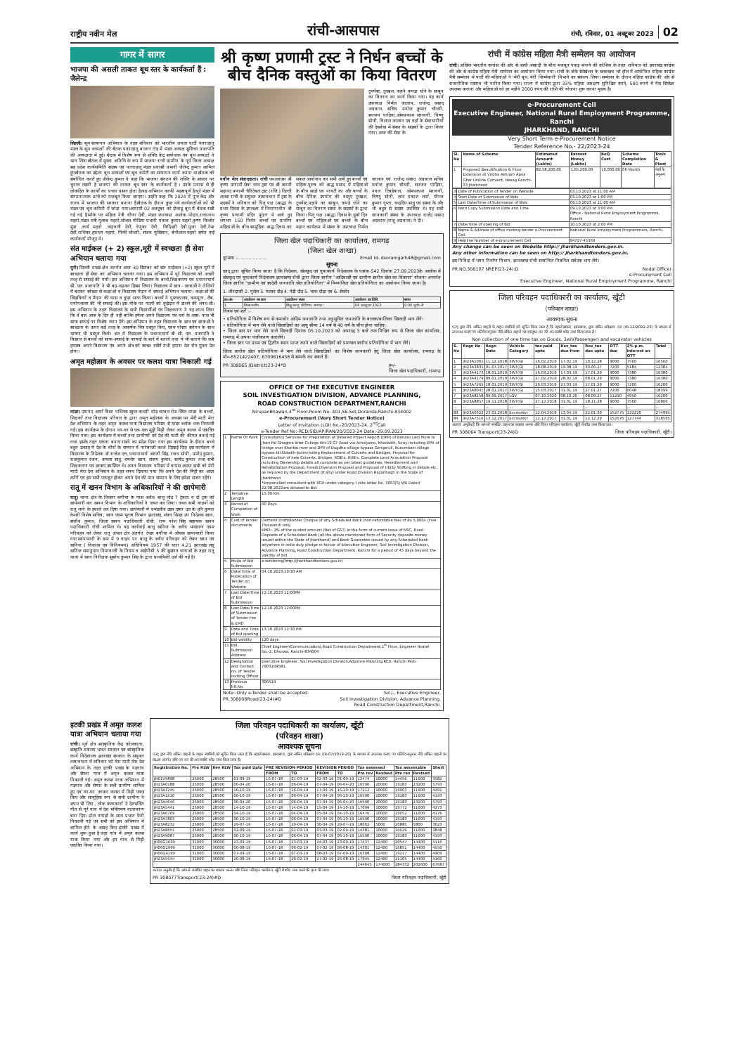राष्ट्रीय नवीन मेल
रांची-आसपास
रांची, रविवार, 01 अक्टूबर 2023 02
गागर में सागर
भाजपा की असली ताकत बूथ स्तर के कार्यकर्ता हैं : जैलेन्द्र
सिल्ली। बूथ सत्यापन अभियान के तहत शनिवार को भारतीय जनता पार्टी पतराहातु मंडल के बूथ अध्यक्षों की बैठक पतराहातु बाजार टांड़ में मंडल अध्यक्ष सुष्टिधर प्रजापति की अध्यक्षता में हुई। बैठक में विशेष रूप से शक्ति केंद्र संयोजक एवं बूथ अध्यक्षों ने भाग लिया।बैठक में मुख्य अतिथि के रूप में भाजपा रांची ग्रामीण के पूर्व जिला अध्यक्ष सह प्रदेश कार्यसमिति सदस्य एवं पतराहातु मंडल प्रवासी प्रभारी जैलेन्द्र कुमार शामिल हुए।बैठक का उद्देश्य बूथ अध्यक्षों एवं बूथ कमेटी का सत्यापन कार्य करना था।बैठक को संबोधित करते हुए जैलेन्द्र कुमार ने कहा कि भाजपा संगठन की शक्ति के आधार पर चुनाव लड़ती है भाजपा की ताकत बूथ स्तर के कार्यकर्ता हैं । उनके प्रयास से ही लोकहित के कार्यों का प्रचार प्रसार होता है।यह अभियान काफी महत्वपूर्ण है।पूरे मंडल में संगठनात्मक ढांचे को मजबूत किया जाएगा। उन्होंने कहा कि 2024 में पुनः केंद्र और राज्य में भाजपा की सरकार बनाना है।बैठक के दौरान कुछ नये कार्यकर्ताओं को भी मंडल एवं बूथ कमिटी में जोड़ा गया।आगामी 02 अक्टूबर को दोवाडू बूथ में बैठक रखी गई गई है।मौके पर महिला नेत्री वीणा देवी, मंडल उपाध्यक्ष अशोक पोद्दार,राधानाथ महतो,मंडल मंत्री गुलाब महतो,सोशल मीडिया प्रभारी पंकज कुमार महतो,कृष्ण किशोर मुंडा ,कर्ण महतो ,चंद्रावली देवी, रेणुका देवी, विदिश्वरी देवी,पुजा देवी,रेभा देवी,राधिका,हराधन महतो, पिंकी चौधरी, संजय मुखियार, बेनीलाल महतो समेत कई कार्यकर्ता मौजूद थे।
संत माईकल (+ 2) स्कूल,मूरी में स्वच्छता ही सेवा अभियान चलाया गया
मुरी। सिल्ली प्रखंड क्षेत्र अंतर्गत आज 30 सितंबर को संत माईकल (+2) स्कूल मूरी में स्वच्छता ही सेवा का अभियान चलाया गया। इस अभियान में पूरे विद्यालय को अच्छी तरह से सफाई की गयी। इस अभियान में विद्यालय के बच्चें,शिक्षकगण एवं प्रधानाचार्य सी. एल. प्रजापति ने भी बढ़-चढ़कर हिस्सा लिया। विद्यालय में छात्र - छात्राओं ने टोलियों में बंटकर स्वेच्छा से कक्षाओं व विद्यालय मैदान में सफाई अभियान चलाया। कक्षाओं की खिड़कियों व मैदान की घास व कूड़ा साफ किया। बच्चों ने पुस्तकालय, कम्प्यूटर, लैब, प्रयोगशाला की भी सफाई की। इस मौके पर गंदगी को कूड़ेदान में डालने की शपथ ली। इस अभियान के तहत विद्यालय के सभी विद्यार्थीओ एंव शिक्षकगण ने यह शपथ लिया कि वे बस आज के दिन ही नही बल्कि हमेशा अपने विद्यालय एंव घरो के आस- पास भी साफ सफाई पर विशेष ध्यान देंगे। इस अभियान के तहत विद्यालय के छात्र एवं छात्राओं ने स्वच्छता के ऊपर कई तरह के आकर्षक चित्र प्रस्तुत किए, एवम पोस्टर स्लोगन के साथ भाषण भी प्रस्तुत किये। अंत में विद्यालय के प्रधानाचार्य श्री सी. एल. प्रजापति ने विस्तार से बच्चों को साफ-सफाई के फायदों के बारे में बताये तथा ये भी बताये कि जब हमसब अपने विद्यालय एंव अपने क्षेत्र को स्वच्छ रखेंगें तभी हमारा देश रोग मुक्त देश होगा।
अमृत महोत्सव के अवसर पर कलश यात्रा निकाली गई
मांडर। दयानंद आर्या विद्या पब्लिक स्कूल कन्दरी मोड़ चटवल रोड स्थित मांडर के बच्चों, शिक्षकों तथा विद्यालय परिवार के द्वारा अमृत महोत्सव के अवसर पर मेरी माटी मेरा देश अभियान के तहत अमृत कलश यात्रा विद्यालय परिसर से मांडर ब्लॉक तक निकाली गई। इस कार्यक्रम के दौरान घर-घर से एक-एक मुट्ठी मिट्टी लेकर अमृत कलश में एकत्रित किया गया। इस कार्यक्रम में बच्चों तथा ग्रामीणों को देश की माटी की कीमत बताई गई तथा इसके तहत एकता बनाए रखने का संदेश दिया गया इस कार्यक्रम के दौरान बच्चे बहुत उत्साह में देश के वीरों के सम्मान में नारेबाजी करते दिखाई दिए। इस कार्यक्रम में विद्यालय के निदेशक डॉ राजेश दत्त, प्रधानाचार्य आरती सिंह, रंजन सोनी, प्रमोद कुमार, राजकुमार रंजन, कमला साहु, शमशेर खान, संजय कुमार, सत्येंद्र कुमार तथा सभी शिक्षकगण एवं छात्राएं उपस्थित थे। अंतत विद्यालय परिसर में वापस आकर सभी को मेरी माटी मेरा देश अभियान के तहत शपथ दिलाया गया कि अपने देश की मिट्टी का आदर करेंगे एवं हम सभी एकजुट होकर अपने देश की मान सम्मान के लिए हमेशा सजग रहेंगे।
रातू में खनन विभाग के अधिकारियों ने की छापेमारी
रातू। थाना क्षेत्र के तिलता बगीचा के पास अवैध बालू लोड 7 ट्रेक्टर व दो ट्रक को छापेमारी कर खनन विभाग के अधिकारियों ने जब्त कर लिया। जब्त सभी वाहनों को रातु थाने के हवाले कर दिया गया। छापेमारी में प्रमंडलीय उडन दस्ता दल के हरि कुमार केशरी विशेष सचिव, खान एवम भूतत्व विभाग झारखंड, शंकर सिन्हा उप निदेशक खान, संजीव कुमार, जिला खनन पदाधिकारी रॉची, राम नरेश सिंह सहायक खनन पदाधिकारी रॉची शामिल थे। यह कार्रवाई बालू खनिज के अवैध भण्डारण एवम परिवहन को लेकर रातु अंचल क्षेत्र अंतर्गत टेन्डर बगीचा मे औचक छापामारी किया गया।छापामारी के क्रम मे 9 वाहन पर बालू के अवैध परिवहन को लेकर खान एवं खनिज ( विकास एवं विनियमन) अधिनियम 1957 की धारा 4,21 झारखंड लघु खनिज समानुदान निमावाली के नियम व आईपीसी 5 की सुसंगत धाराओ के तहत रातु थाना में खान निरीक्षक सुबोध कुमार सिंह के द्वारा प्राथमिकी दर्ज की गई है।
श्री कृष्ण प्रणामी ट्रस्ट ने निर्धन बच्चों के बीच दैनिक वस्तुओं का किया वितरण
टूथपेस्ट, टूथब्रश, नहाने कपड़ा धोने के साबुन का वितरण का कार्य किया गया। यह कार्य उपाध्यक्ष निर्मल जालान, राजेन्द्र प्रसाद अग्रवाल, सचिव मनोज कुमार चौधरी, सज्जन पाड़िया,ओमप्रकाश सरावगी, विष्णु सोनी, विशाल जालान एव वहाँ के सेवाधारीयों की देखरेख में संस्था के सदस्यों के द्वारा किया गया। आज की सेवा के
नवीन मेल संवाददाता। रांची एमआरएस श्री कृष्ण प्रणामी सेवा धाम ट्रस्ट एवं श्री स्वामी सदानंद प्रणामी चैरिटेबल ट्रस्ट (रजि.) दिल्ली शाखा रांची के सयुंक्त तत्वावधान में ट्रस्ट के सदस्यों ने शनिवार को पितृ पक्ष (श्राद्ध) के प्रथम दिवस के उपलक्ष्य में निमाणाधीन श्री कृष्ण प्रणामी मंदिर पुंदाग मे आये हुए लगभग 150 निर्धन बच्चों एवं ग्रामीण महिलाओं के बीच सामुहिक श्राद्ध दिवस का सफल आयोजन कर सभी आये हुए बच्चों एवं महिला-पुरुष को श्राद्ध प्रसाद में महिलाओ के बीच साडो एव नायटी का और बच्चों के बीच दैनिक उपयोग की वस्तुएं टूथब्रश, टूथपेस्ट,नहाने का साबुन, कपड़े धोने का साबुन का वितरण संस्था के सदस्यों के द्वारा किया। पितृ पक्ष (श्राद्ध) दिवस के दूसरे दिन बच्चों एवं महिलाओं एवं बच्चों के बीच महान कार्यक्रम में संस्था के उपाध्यक्ष निर्मल जालान एवं राजेन्द्र प्रसाद अग्रवाल सचिव मनोज कुमार चौधरी, सज्जन पाड़िया, नवल टिबडेवाल, ओमप्रकाश सरावगी, विष्णु सोनी, ज्ञान प्रकाश शर्मा, धीरज कुमार गुप्ता, चन्द्रदिप साहु एवं संस्था के और भी बहुत से सदस्य उपस्थित थे। यह सभी जानकारी संस्था के उपाध्यक्ष राजेंद्र प्रसाद अग्रवाल (राजु अग्रवाल) ने दी।
जिला खेल पदाधिकारी का कार्यालय, रामगढ़
(जिला खेल शाखा)
दूरभाष :..................... Email Id- dsoramgarh48@gmail.com
सूचना
एतद् द्वारा सूचित किया जाता है कि निदेशक, खेलकूद एवं युवाकार्य निदेशालय के पत्रांक-542 दिनांक 27.09.2023के आलोक में खेलकूद एवं युवाकार्य निदेशालय झारखण्ड रॉची द्वारा जिला स्तरीय "आदिवासी एवं ग्रामीण स्तरीय खेल का विकास" योजना अन्तर्गत जिला स्तरीय "ग्रामीण एवं स्वदेशी जनजाति खेल प्रतियोगिता" में निम्नांकित खेल प्रतियोगिता का आयोजन किया जाना है।
1. तीरंदाजी 2. गुलेल 3. मटका दौड़ 4. गेड़ी दौड़ 5. भारा दौड़ा एवं 6. सेकोर
| क्र०सं० | आयोजन का स्तर | आयोजन स्थल | आयोजन का तिथि | समय |
| --- | --- | --- | --- | --- |
| 1 | जिला स्तरीय | सिद्धू कान्हू स्टेडियम, रामगढ़। | 06 अक्टूबर 2023 | 9:00 पूर्वा० से |
नियम एवं शर्तें :-
• प्रतियोगिता में विशेष रूप से कमजोर आदिम जनजाति तथा अनुसूचित जनजाति के बालक/बालिका खिलाड़ी भाग लेंगे।
• प्रतियोगिता में भाग लेने वाले खिलाड़ियों का आयु सीमा 14 वर्ष से 40 वर्ष के बीच होना चाहिए।
• जिला स्तर पर भाग लेने वाले खिलाड़ी दिनांक 05.10.2023 को अपराह्न 5 बजे तक निश्चित रूप से जिला खेल कार्यालय, रामगढ़ में अपना पंजीकरण करालेंगे।
• जिला स्तर पर प्रथम एवं द्वितीय स्थान प्राप्त करने वाले खिलाड़ियों को प्रमण्डल स्तरीय प्रतियोगिता में भाग लेंगे।
जिला स्तरीय खेल प्रतियोगिता में भाग लेने वाले खिलाड़ियों का विशेष जानकारी हेतु जिला खेल कार्यालय, रामगढ़ के मो०-8521422407, 8709816456 से सम्पर्क कर सकते हैं।
PR 308065 (District)23-24*D ह०/-
जिला खेल पदाधिकारी, रामगढ़
OFFICE OF THE EXECUTIVE ENGINEER
SOIL INVESTIGATION DIVISION, ADVANCE PLANNING,
ROAD CONSTRUCTION DEPARTMENT,RANCHI
NirupanBhawan,3<sup>rd</sup> Floor,Room No. 401,56-Set,Doranda,Ranchi-834002
e-Procurement (Very Short Tender Notice)
Letter of Invitation (LOI) No.-20/2023-24, 2<sup>nd</sup>Call
e-Tender Ref No:-RCD/SID/AP/RAN/20/2023-24 Date:-29.09.2023
| 1 | Name Of Work | Consultancy Services for Preparation of Detailed Project Report (DPR) of Banaso Ledi More to Jhari Pal Ghaghra Inter College NH-19 GT Road via Achaljamo, Khedadih, Siray including DPR of bridge over Kharkai river and DPR of Dugdha village bypass Gengeruli, Kusumbani village bypass till Sidadih-Judinchuling Replacement of Culverts and Bridges, Proposal for Construction of new Culverts, Bridges, ROB's, RUB's, Complete Land Acquisition Proposal including Ownership details all complete as per latest guidelines, Resettlement and Rehabilitation Proposal, Forest Diversion Proposal and Proposal of Utility Shifting in details etc. as required by the Department (If any) under Road Division Hazaribagh in the State of Jharkhand. *Empanelled consultant with RCD under category-I vide letter No. 3063(S) WE Dated 22.08.2022are allowed to Bid. |
| 2 | Tentative Length | 15.00 Km |
| 3 | Period of Completion of Work | 60 Days |
| 4 | Cost of Tender documents | Demand Draft/Banker Cheque of any Scheduled Bank (non-refundable fee) of Rs 5,000/- (Five Thousand) only. EMD:- 2% of the quoted amount (Net of GST) in the form of current issue of NSC, Fixed Deposits of a Scheduled Bank (all the above mentioned form of Security deposits money issued within the State of Jharkhand) and Bank Guarantee issued by any Scheduled bank anywhere in India duly pledge in favour of Executive Engineer, Soil Investigation Division, Advance Planning, Road Construction Department, Ranchi for a period of 45 days beyond the validity of Bid. |
| 5 | Mode of Bid Submission | e-tendering(http://jharkhandtenders.gov.in) |
| 6 | Date/Time of Publication of Tender on Website | 04.10.2023,10:30 AM |
| 7 | Last Date/Time of Bid Submission | 12.10.2023 12:00PM |
| 8 | Last Date/Time of Submission of Tender Fee & EMD | 12.10.2023 12:00PM |
| 9 | Date and Time of Bid opening | 13.10.2023 12:30 PM |
| 10 | Bid validity | 120 days |
| 11 | Bid Submission Address | Chief Engineer(Communication),Road Construction Department,1<sup>st</sup> Floor, Engineer Hostel No.-2, Dhurwa, Ranchi-834004 |
| 12 | Designation and Contact no. of Tender inviting Officer | Executive Engineer, Soil Investigation Division,Advance Planning,RCD, Ranchi Mob-7903169581. |
| 13 | Previous P.R.No. | 306519 |
Note:-Only e-Tender shall be accepted.
PR 308098Road(23-24)#D Sd./-, Executive Engineer,
Soil Investigation Division, Advance Planning,
Road Construction Department,Ranchi.
रांची में कांग्रेस महिला मैत्री सम्मेलन का आयोजन
रांची। अखिल भारतीय कांग्रेस की ओर से आधी आबादी के बीच मजबूत पकड़ बनाने की कोशिश के तहत शनिवार को झारखंड कांग्रेस की ओर से कांग्रेस महिला मैत्री सम्मेलन का आयोजन किया गया। रांची के जेके सेलेब्रेशन के खचाखच भरे हॉल में आयोजित महिला कांग्रेस मैत्री सम्मेलन में पार्टी की महिलाओं ने 'मेरी बूथ, मेरी जिम्मेवारी' निभाने का संकल्प लिया। सम्मेलन के दौरान महिला कांग्रेस की ओर से राजनीतिक प्रस्ताव भी पारित किया गया। राज्य में कांग्रेस द्वारा 33% महिला आरक्षण सुनिश्चित करने, 500 रुपये में गैस सिलेंडर उपलब्ध कराना और महिलाओं को हर महीने 2000 रुपए की राशि की योजना शुरू करना मुख्य है।
e-Procurement Cell
Executive Engineer, National Rural Employment Programme, Ranchi
JHARKHAND, RANCHI
Very Short Term e-Procurement Notice
Tender Reference No.- 22/2023-24
| Sl. No | Name of Scheme | Estimated Amount (Lakhs) | Earnest Money (Lakhs) | BoQ Cost | Scheme Completion Date | Tools & Plant |
| --- | --- | --- | --- | --- | --- | --- |
| 1 | Proposed Beautification & Floor Extension at Vridha Ashram Apna Ghar Ursline Convent, Hesag Ranchi-03 Jharkhand | 82,58,200.00 | 1,65,200.00 | 10,000.00 | 06 Month | कार्य के अनुरूप |
| 3 | Date of Publication of Tender on Website | 03.10.2023 at 11:00 AM |
| 4 | Start Date of Submission of Bids | 03.10.2023 at 1:00 PM |
| 5 | Last Date/Time of Submission of Bids | 09.10.2023 at 11:00 AM |
| 6 | Hard Copy Submission Date and Time | 09.10.2023 at 3:00 PM Office - National Rural Employment Programme, Ranchi |
| 7 | Date/Time of opening of Bid | 10.10.2023 at 2:00 PM |
| 8 | Name & Address of office Inviting tender e-Procurement Cell. | National Rural Employment Programmers, Ranchi. |
| 9 | Helpline Number of e-procurement Cell | 94727-45569 |
Any change can be seen on Website http:// Jharkhandtenders.gov.in.
Any other information can be seen on http:// Jharkhandtenders.gov.in.
इस निविदा में भवन निर्माण विभाग, झारखण्ड रॉची सम्बन्धित निबंधित संवेदक भाग लेंगे।
PR.NO.308107 NREP(23-24):D Nodal Officer
e-Procurement Cell
Executive Engineer, National Rural Employment Programme, Ranchi
जिला परिवहन पदाधिकारी का कार्यालय, खूँटी
(परिवहन शाखा)
आवश्यक सूचना
एतद् द्वारा नीचे अंकित वाहनों के वाहन स्वामियों को सूचित किया जाता है कि महालेखाकार, झारखण्ड, द्वारा नामित अंकेक्षण दल (IR-12/2022-23) के माध्यम से उपलब्ध कराए गए प्रतिवेदनानुसार नीचे अंकित वाहनों का एकमुश्त कर की अन्तरराशि शीघ्र जमा किया जाना है।
Non collection of one time tax on Goods, 3wh(Passenger) and excavator vehicles
| S. No | Regn No | Regn Date | Vehicle Category | tax paid upto | Rev_tax due from | Rev_tax due upto | OTT due | 2% p.m. interest on OTT | Total |
| --- | --- | --- | --- | --- | --- | --- | --- | --- | --- |
| 1 | JH23A1061 | 11.12.2018 | 3WT(G) | 16.02.2019 | 17.02.19 | 10.12.28 | 9000 | 7560 | 16560 |
| 2 | JH23A3831 | 01.07.2017 | 3WT(G) | 18.08.2019 | 19.08.19 | 30.06.27 | 7200 | 5184 | 12384 |
| 3 | JH23A4173 | 18.01.2019 | 3WT(G) | 16.03.2019 | 17.03.19 | 17.01.29 | 9000 | 7380 | 16380 |
| 4 | JH23A4179 | 09.01.2019 | 3WT(G) | 27.02.2019 | 28.02.19 | 08.01.29 | 9000 | 7380 | 16380 |
| 5 | JH23A7265 | 18.01.2019 | 3WT(G) | 26.03.2019 | 27.03.19 | 17.01.29 | 9000 | 7200 | 16200 |
| 6 | JH23A8041 | 28.01.2017 | 3WT(G) | 15.03.2017 | 31.01.19 | 27.01.27 | 7200 | 6048 | 18399 |
| 7 | JH23A8158 | 09.09.2017 | LGV | 07.10.2020 | 08.10.20 | 08.09.27 | 11250 | 4950 | 16200 |
| 8 | JH23A8857 | 19.11.2018 | 3WT(G) | 27.12.2018 | 31.01.19 | 18.11.28 | 9000 | 7560 | 16806 |
| ... | ... | ... | ... | ... | ... | ... | ... | ... | ... |
| 83 | JH23A0322 | 23.01.2018 | Excavator | 12.04.2019 | 13.04.19 | 22.01.30 | 152775 | 122220 | 274995 |
| 84 | JH23A7516 | 13.12.2017 | Excavator | 12.12.2017 | 31.01.19 | 12.12.29 | 152076 | 127744 | 318595 |
अतएव अनुरोध है कि आप से संबंधित वाहन का बकाया अन्तर राशि जिला परिवहन कार्यालय, खूँटी में शीघ्र जमा किया जाय।
PR 308064 Transport(23-24)D जिला परिवहन पदाधिकारी, खूँटी।
इटकी प्रखंड में अमृत कलश यात्रा अभियान चलाया गया
रांची। पूर्व क्षेत्र सांस्कृतिक केंद्र कोलकाता, संस्कृति मंत्रालय भारत सरकार एवं सांस्कृतिक कार्य निदेशालय झारखंड सरकार के संयुक्त तत्वावधान में शनिवार को मेरा माटी मेरा देश अभियान के तहत इटकी प्रखंड के गड़गांव और सेमरा गांव में अमृत कलश यात्रा निकाली गई। अमृत कलश यात्रा अभियान में गड़गांव और सेमरा के सभी ग्रामीण शामिल हुए एवं घर-घर जाकर कलश में मिट्टी एकत्र किए और सामूहिक रूप से सभी ग्रामीण ने शपथ भी लिए , लोक कलाकारों ने देशभक्ति गीत से पूरे गांव में देश भक्तिमय वातावरण बना दिए। ढोल नगाड़ों के साथ प्रभात फेरी निकाली गई एवं सभी को इस अभियान में शामिल होने के आग्रह किए इटकी प्रखंड में कार्य शुरू हुआ है जहां गांव में अमृत कलश यात्रा किया गया और इन गांव से मिट्टी एकत्रित किया गया।
जिला परिवहन पदाधिकारी का कार्यालय, खूँटी
(परिवहन शाखा)
आवश्यक सूचना
एतद् द्वारा नीचे अंकित वाहनों के वाहन स्वामियों को सूचित किया जाता है कि महालेखाकार, झारखण्ड, द्वारा नामित अंकेक्षण दल (IR-07/2019-20) के माध्यम से उपलब्ध कराए गए प्रतिवेदनानुसार नीचे अंकित वाहनों का RLW अंतर्गत राशि एवं कर की अन्तरराशि शीघ्र जमा किया जाना है।
| Registration No. | Pre RLW | Rev RLW | Tax paid Upto | PRE REVISION PERIOD | | REVISION PERIOD | | Tax assessed | | Tax assessable | | Short |
| --- | --- | --- | --- | --- | --- | --- | --- | --- | --- | --- | --- | --- |
| | | | | FROM | TO | FROM | TO | Pre rev | Revised | Pre rev | Revised | |
| JH01V9898 | 25000 | 28500 | 01-09-19 | 16-07-18 | 01-03-19 | 02-03-19 | 01-09-19 | 12474 | 10000 | 14456 | 11600 | 3582 |
| JH23A0188 | 25000 | 28500 | 06-04-20 | 16-07-18 | 06-04-19 | 07-04-19 | 06-04-20 | 16590 | 20000 | 19183 | 23200 | 5793 |
| JH23A1245 | 25000 | 28500 | 16-10-19 | 16-07-18 | 16-04-19 | 17-04-19 | 16-10-19 | 17212 | 10000 | 19903 | 11600 | 4291 |
| JH23A1610 | 25000 | 28500 | 06-10-19 | 16-07-18 | 06-04-19 | 07-04-19 | 06-10-19 | 16590 | 10000 | 19183 | 11600 | 4193 |
| JH23A4646 | 25000 | 28500 | 06-04-20 | 16-07-18 | 06-04-19 | 07-04-19 | 06-04-20 | 16590 | 20000 | 19183 | 23200 | 5793 |
| JH23A5441 | 25000 | 28500 | 14-10-19 | 16-07-18 | 14-04-19 | 15-04-19 | 14-10-19 | 17099 | 10000 | 19772 | 11600 | 4273 |
| JH23A6769 | 25000 | 28500 | 04-10-19 | 16-07-18 | 04-04-19 | 05-04-19 | 04-10-19 | 16476 | 10000 | 19052 | 11600 | 4176 |
| JH23A7803 | 25000 | 28500 | 06-10-19 | 16-07-18 | 06-04-19 | 07-04-19 | 06-10-19 | 16590 | 10000 | 19183 | 11600 | 4193 |
| JH23A8232 | 25000 | 28500 | 29-07-19 | 16-07-18 | 29-04-19 | 30-04-19 | 29-07-19 | 18062 | 5000 | 20885 | 5800 | 3623 |
| JH23A8651 | 25000 | 28500 | 02-09-19 | 16-07-18 | 02-03-19 | 03-03-19 | 02-09-19 | 14381 | 10000 | 16629 | 11600 | 3848 |
| JH23A9087 | 25000 | 28500 | 06-10-19 | 16-07-18 | 06-04-19 | 07-04-19 | 06-10-19 | 16590 | 10000 | 19183 | 11600 | 4193 |
| JH06G1699 | 31000 | 36000 | 23-09-19 | 16-07-18 | 23-03-19 | 24-03-19 | 23-09-19 | 17437 | 12400 | 20547 | 14400 | 5110 |
| JH06G2999 | 31000 | 36000 | 06-08-19 | 16-07-18 | 06-02-19 | 07-02-19 | 06-08-19 | 14301 | 12400 | 16851 | 14400 | 4550 |
| JH06G9199 | 31000 | 36000 | 07-09-19 | 16-07-18 | 07-03-19 | 08-03-19 | 07-09-19 | 16308 | 12400 | 19217 | 14400 | 4909 |
| JH23A5544 | 31000 | 36000 | 26-08-19 | 16-07-18 | 26-02-19 | 27-02-19 | 26-08-19 | 17945 | 12400 | 21105 | 14400 | 5160 |
| | | | | | | | | 244645 | 174600 | 284332 | 202600 | 67687 |
अतएव अनुरोध है कि आप से संबंधित वाहन का बकाया अन्तर राशि जिला परिवहन कार्यालय, खूँटी में शीघ्र जमा करने की कृपा की जाय।
PR 308077Transport(23-24)#D जिला परिवहन पदाधिकारी, खूँटी